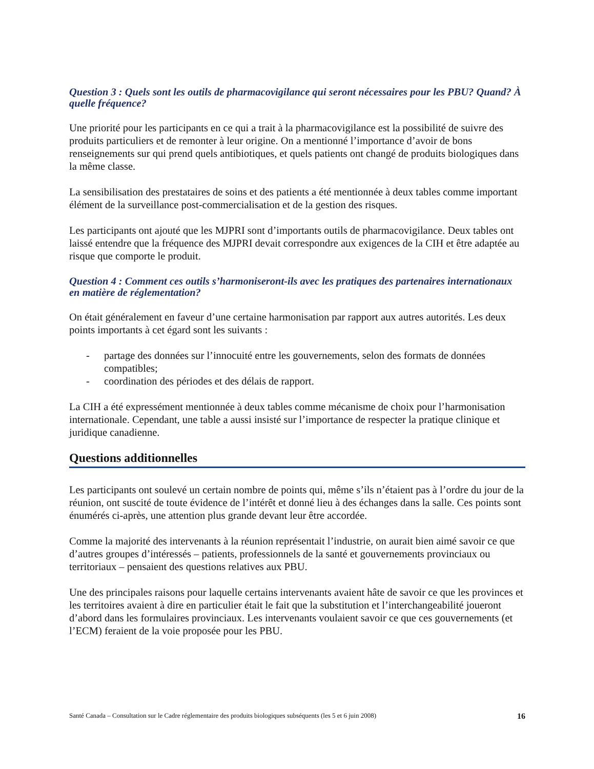Question 3 : Quels sont les outils de pharmacovigilance qui seront nécessaires pour les PBU? Quand? À quelle fréquence?
Une priorité pour les participants en ce qui a trait à la pharmacovigilance est la possibilité de suivre des produits particuliers et de remonter à leur origine. On a mentionné l’importance d’avoir de bons renseignements sur qui prend quels antibiotiques, et quels patients ont changé de produits biologiques dans la même classe.
La sensibilisation des prestataires de soins et des patients a été mentionnée à deux tables comme important élément de la surveillance post-commercialisation et de la gestion des risques.
Les participants ont ajouté que les MJPRI sont d’importants outils de pharmacovigilance. Deux tables ont laissé entendre que la fréquence des MJPRI devait correspondre aux exigences de la CIH et être adaptée au risque que comporte le produit.
Question 4 : Comment ces outils s’harmoniseront-ils avec les pratiques des partenaires internationaux en matière de réglementation?
On était généralement en faveur d’une certaine harmonisation par rapport aux autres autorités. Les deux points importants à cet égard sont les suivants :
- partage des données sur l’innocuité entre les gouvernements, selon des formats de données compatibles;
- coordination des périodes et des délais de rapport.
La CIH a été expressément mentionnée à deux tables comme mécanisme de choix pour l’harmonisation internationale. Cependant, une table a aussi insisté sur l’importance de respecter la pratique clinique et juridique canadienne.
Questions additionnelles
Les participants ont soulevé un certain nombre de points qui, même s’ils n’étaient pas à l’ordre du jour de la réunion, ont suscité de toute évidence de l’intérêt et donné lieu à des échanges dans la salle. Ces points sont énumérés ci-après, une attention plus grande devant leur être accordée.
Comme la majorité des intervenants à la réunion représentait l’industrie, on aurait bien aimé savoir ce que d’autres groupes d’intéressés – patients, professionnels de la santé et gouvernements provinciaux ou territoriaux – pensaient des questions relatives aux PBU.
Une des principales raisons pour laquelle certains intervenants avaient hâte de savoir ce que les provinces et les territoires avaient à dire en particulier était le fait que la substitution et l’interchangeabilité joueront d’abord dans les formulaires provinciaux. Les intervenants voulaient savoir ce que ces gouvernements (et l’ECM) feraient de la voie proposée pour les PBU.
Santé Canada – Consultation sur le Cadre réglementaire des produits biologiques subséquents (les 5 et 6 juin 2008) 16